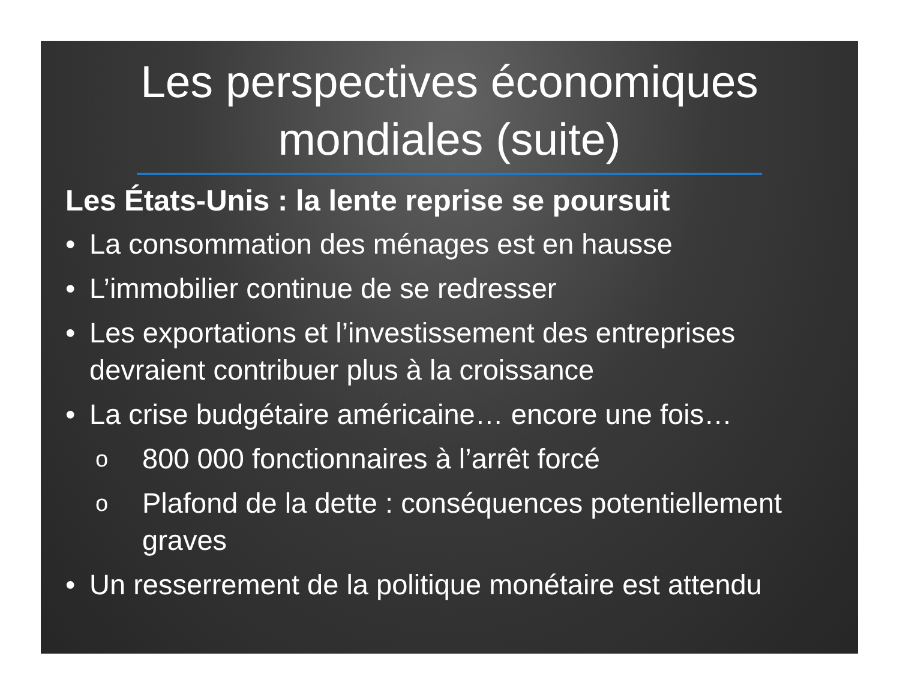Les perspectives économiques
mondiales (suite)
Les États-Unis : la lente reprise se poursuit
• La consommation des ménages est en hausse
• L’immobilier continue de se redresser
• Les exportations et l’investissement des entreprises devraient contribuer plus à la croissance
• La crise budgétaire américaine… encore une fois…
o 800 000 fonctionnaires à l’arrêt forcé
o Plafond de la dette : conséquences potentiellement graves
• Un resserrement de la politique monétaire est attendu